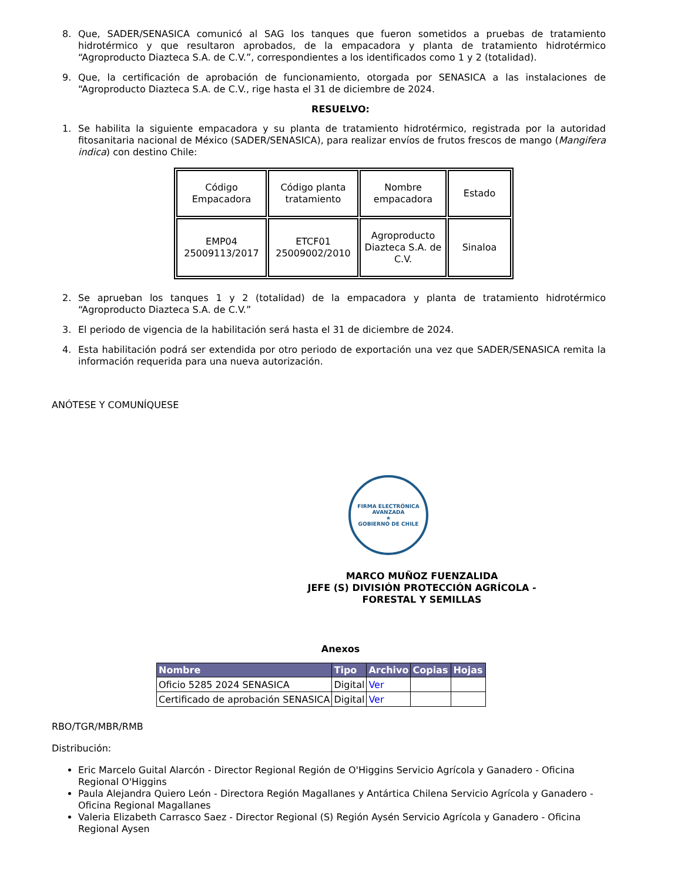8. Que, SADER/SENASICA comunicó al SAG los tanques que fueron sometidos a pruebas de tratamiento hidrotérmico y que resultaron aprobados, de la empacadora y planta de tratamiento hidrotérmico “Agroproducto Diazteca S.A. de C.V.”, correspondientes a los identificados como 1 y 2 (totalidad).
9. Que, la certificación de aprobación de funcionamiento, otorgada por SENASICA a las instalaciones de “Agroproducto Diazteca S.A. de C.V., rige hasta el 31 de diciembre de 2024.
RESUELVO:
1. Se habilita la siguiente empacadora y su planta de tratamiento hidrotérmico, registrada por la autoridad fitosanitaria nacional de México (SADER/SENASICA), para realizar envíos de frutos frescos de mango (Mangifera indica) con destino Chile:
| Código Empacadora | Código planta tratamiento | Nombre empacadora | Estado |
| EMP04 25009113/2017 | ETCF01 25009002/2010 | Agroproducto Diazteca S.A. de C.V. | Sinaloa |
2. Se aprueban los tanques 1 y 2 (totalidad) de la empacadora y planta de tratamiento hidrotérmico “Agroproducto Diazteca S.A. de C.V.”
3. El periodo de vigencia de la habilitación será hasta el 31 de diciembre de 2024.
4. Esta habilitación podrá ser extendida por otro periodo de exportación una vez que SADER/SENASICA remita la información requerida para una nueva autorización.
ANÓTESE Y COMUNÍQUESE
FIRMA ELECTRÓNICA AVANZADA
★
GOBIERNO DE CHILE
MARCO MUÑOZ FUENZALIDA
JEFE (S) DIVISIÓN PROTECCIÓN AGRÍCOLA - FORESTAL Y SEMILLAS
Anexos
| Nombre | Tipo | Archivo | Copias | Hojas |
| --- | --- | --- | --- | --- |
| Oficio 5285 2024 SENASICA | Digital | Ver | | |
| Certificado de aprobación SENASICA | Digital | Ver | | |
RBO/TGR/MBR/RMB
Distribución:
Eric Marcelo Guital Alarcón - Director Regional Región de O'Higgins Servicio Agrícola y Ganadero - Oficina Regional O'Higgins
Paula Alejandra Quiero León - Directora Región Magallanes y Antártica Chilena Servicio Agrícola y Ganadero - Oficina Regional Magallanes
Valeria Elizabeth Carrasco Saez - Director Regional (S) Región Aysén Servicio Agrícola y Ganadero - Oficina Regional Aysen